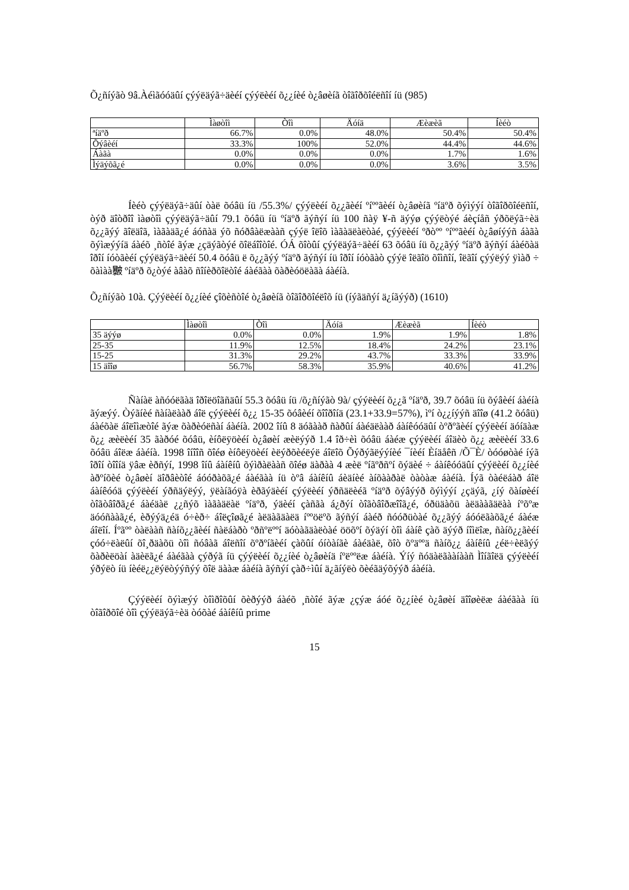Õ¿ñíýãò 9â.Àéìãóóäûí çýýëäýã÷äèéí çýýëèéí õ¿¿íèé ò¿âøèíã òîãîðõîéëñîí íü (985)
| | Ìàøòîì | Òîì | Äóíä | Æèæèã | Íèéò |
| --- | --- | --- | --- | --- | --- |
| ªíäºð | 66.7% | 0.0% | 48.0% | 50.4% | 50.4% |
| Õýâèéí | 33.3% | 100% | 52.0% | 44.4% | 44.6% |
| Áàãà | 0.0% | 0.0% | 0.0% | 1.7% | 1.6% |
| Ìýäýõã¿é | 0.0% | 0.0% | 0.0% | 3.6% | 3.5% |
Íèéò çýýëäýã÷äûí òàë õóâü íü /55.3%/ çýýëèéí õ¿¿ãèéí ºíººãèéí ò¿âøèíã ºíäºð õýìýýí òîãîðõîéëñîí, òýð äîòðîî ìàøòîì çýýëäýã÷äûí 79.1 õóâü íü ºíäºð ãýñýí íü 100 ñàÿ ¥-ñ äýýø çýýëòýé áèçíåñ ýðõëýã÷èä õ¿¿ãýý ãîëäîã, ìàãàäã¿é áóñàä ýõ ñóðâàëæààñ çýýë îëîõ ìàãàäëàëòàé, çýýëèéí ºðòºº ºíººãèéí ò¿âøíýýñ áàãà õýìæýýíä áàéõ ¸ñòîé ãýæ ¿çäýãòýé õîëáîîòîé. ÓÁ õîòûí çýýëäýã÷äèéí 63 õóâü íü õ¿¿ãýý ºíäºð ãýñýí áàéõàä îðîí íóòãèéí çýýëäýã÷äèéí 50.4 õóâü ë õ¿¿ãýý ºíäºð ãýñýí íü îðîí íóòãàò çýýë îëãîö õîìñîí, îëãîí çýýëýý ÿìàð ÷ õàìàà㿺 ºíäºð õ¿òýé àâàõ ñîíèðõîëòîé áàéãàà õàðèóöëàãà áàéíà.
Õ¿ñíýãò 10à. Çýýëèéí õ¿¿íèé çîõèñòîé ò¿âøèíã òîãîðõîéëîõ íü (íýãäñýí ä¿íãýýð) (1610)
| | Ìàøòîì | Òîì | Äóíä | Æèæèã | Íèéò |
| 35 äýýø | 0.0% | 0.0% | 1.9% | 1.9% | 1.8% |
| 25-35 | 11.9% | 12.5% | 18.4% | 24.2% | 23.1% |
| 15-25 | 31.3% | 29.2% | 43.7% | 33.3% | 33.9% |
| 15 äîîø | 56.7% | 58.3% | 35.9% | 40.6% | 41.2% |
Ñàíàë àñóóëãàä îðîëöîãñäûí 55.3 õóâü íü /õ¿ñíýãò 9à/ çýýëèéí õ¿¿ã ºíäºð, 39.7 õóâü íü õýâèéí áàéíà ãýæýý. Òýãíèé ñàíàëààð áîë çýýëèéí õ¿¿ 15-35 õóâèéí õîîðîíä (23.1+33.9=57%), ìºí ò¿¿íýýñ äîîø (41.2 õóâü) áàéõàë áîëîìæòîé ãýæ õàðèóëñàí áàéíà. 2002 îíû 8 äóãààð ñàðûí áàéäëààð áàíêóóäûí òºðºãèéí çýýëèéí äóíäàæ õ¿¿ æèëèéí 35 ãàðóé õóâü, èíôëÿöèéí ò¿âøèí æèëýýð 1.4 îð÷èì õóâü áàéæ çýýëèéí áîäèò õ¿¿ æèëèéí 33.6 õóâü áîëæ áàéíà. 1998 îíîîñ õîéø èíôëÿöèéí èëýðõèéëýë áîëîõ Õýðýãëýýíèé ¯íèéí Èíäåêñ /Õ¯È/ òóóøòàé íýã îðîí òîîíä ÿâæ èðñýí, 1998 îíû áàíêíû õýìðàëààñ õîéø äàðàà 4 æèë ºíãºðñºí õýäèé ÷ áàíêóóäûí çýýëèéí õ¿¿íèé àðºíõèé ò¿âøèí äîðâèòîé áóóðàõã¿é áàéãàà íü òºâ áàíêíû áèäíèé àíõààðàë òàòàæ áàéíà. Íýã òàéëáàð áîë áàíêóóä çýýëèéí ýðñäýëýý, ÿëàíãóÿà èðãýäèéí çýýëèéí ýðñäëèéã ºíäºð õýâýýð õýìýýí ¿çäýã, ¿íý õàíøèéí òîãòâîðã¿é áàéäàë ¿¿ñýõ ìàãàäëàë ºíäºð, ýäèéí çàñãà á¿ðýí òîãòâîðæîîã¿é, óðüäàõü àëäààãäëàà íºõºæ äóóñààã¿é, èðýýä¿éä ó÷èð÷ áîëçîøã¿é àëäàãäàëä íººöëºõ ãýñýí áàéð ñóóðüòàé õ¿¿ãýý áóóëãàõã¿é áàéæ áîëîí. Íºãºº òàëààñ ñàíõ¿¿ãèéí ñàëáàðò ºðñºëººí äóòàãäàëòàé ööõºí õýäýí òîì áàíê çàõ äýýð íîìëîæ, ñàíõ¿¿ãèéí çóó÷ëàëûí õî¸ðäàõü òîì ñóâàã áîëñîí õºðºíãèéí çàõûí óíòàíãè áàéäàë, õîò õºäººä ñàíõ¿¿ áàíêíû ¿éë÷èëãýý õàðèëöàí àäèëã¿é áàéãàà çýðýã íü çýýëèéí õ¿¿íèé ò¿âøèíä íºëººëæ áàéíà. Ýíý ñóäàëãààíààñ Ìîíãîëä çýýëèéí ýðýëò íü íèéë¿¿ëýëòýýñýý õîë äààæ áàéíà ãýñýí çàð÷ìûí ä¿ãíýëò õèéãäýõýýð áàéíà.
Çýýëèéí õýìæýý òîìðîõûí õèðýýð áàéõ ¸ñòîé ãýæ ¿çýæ áóé õ¿¿íèé ò¿âøèí äîîøèëæ áàéãàà íü òîãîðõîé òîì çýýëäýã÷èä òóõàé áàíêíû prime
15